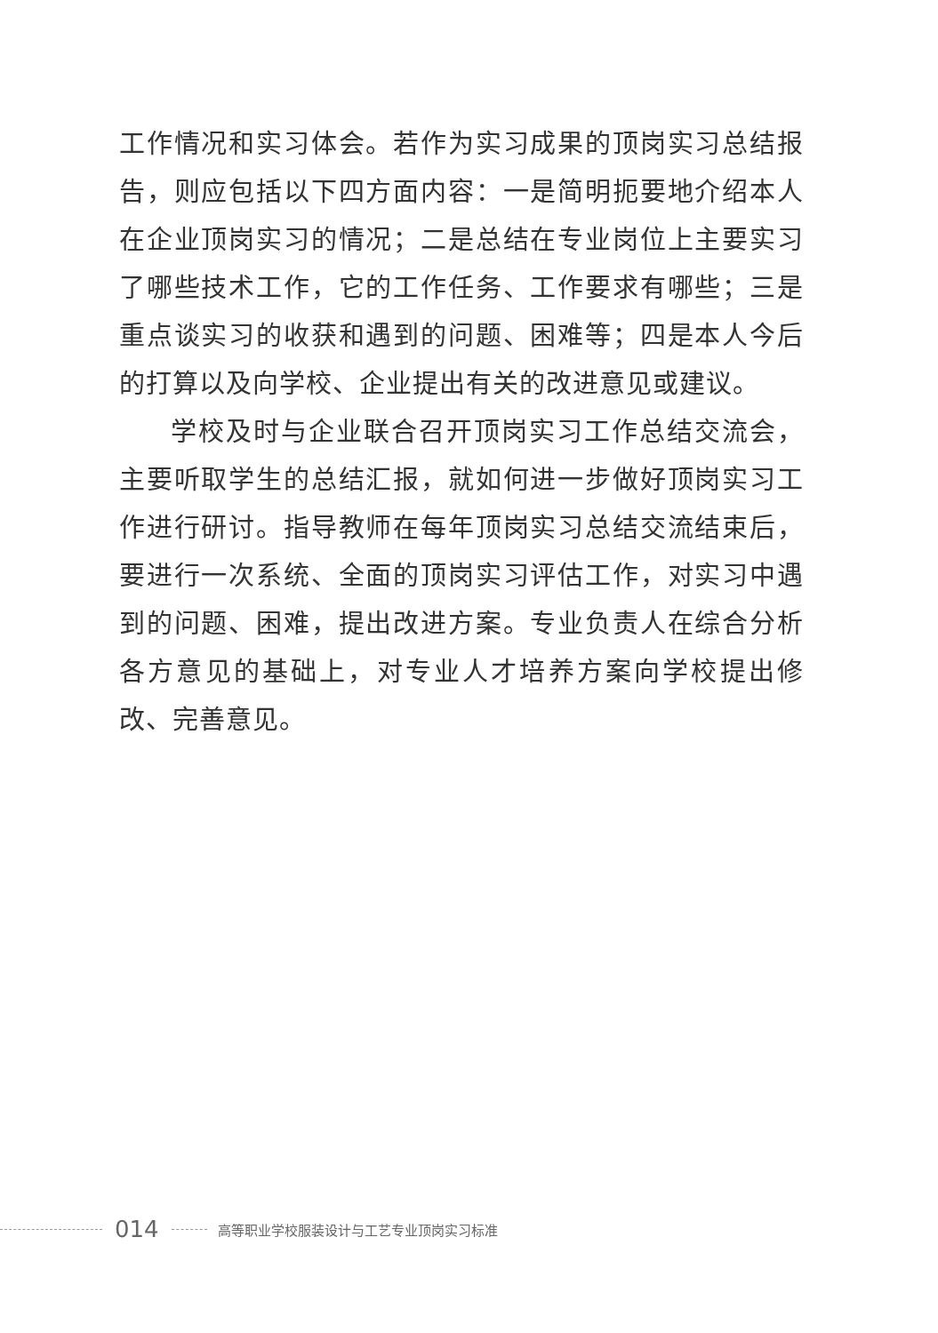工作情况和实习体会。若作为实习成果的顶岗实习总结报告，则应包括以下四方面内容：一是简明扼要地介绍本人在企业顶岗实习的情况；二是总结在专业岗位上主要实习了哪些技术工作，它的工作任务、工作要求有哪些；三是重点谈实习的收获和遇到的问题、困难等；四是本人今后的打算以及向学校、企业提出有关的改进意见或建议。
学校及时与企业联合召开顶岗实习工作总结交流会，主要听取学生的总结汇报，就如何进一步做好顶岗实习工作进行研讨。指导教师在每年顶岗实习总结交流结束后，要进行一次系统、全面的顶岗实习评估工作，对实习中遇到的问题、困难，提出改进方案。专业负责人在综合分析各方意见的基础上，对专业人才培养方案向学校提出修改、完善意见。
014 高等职业学校服装设计与工艺专业顶岗实习标准